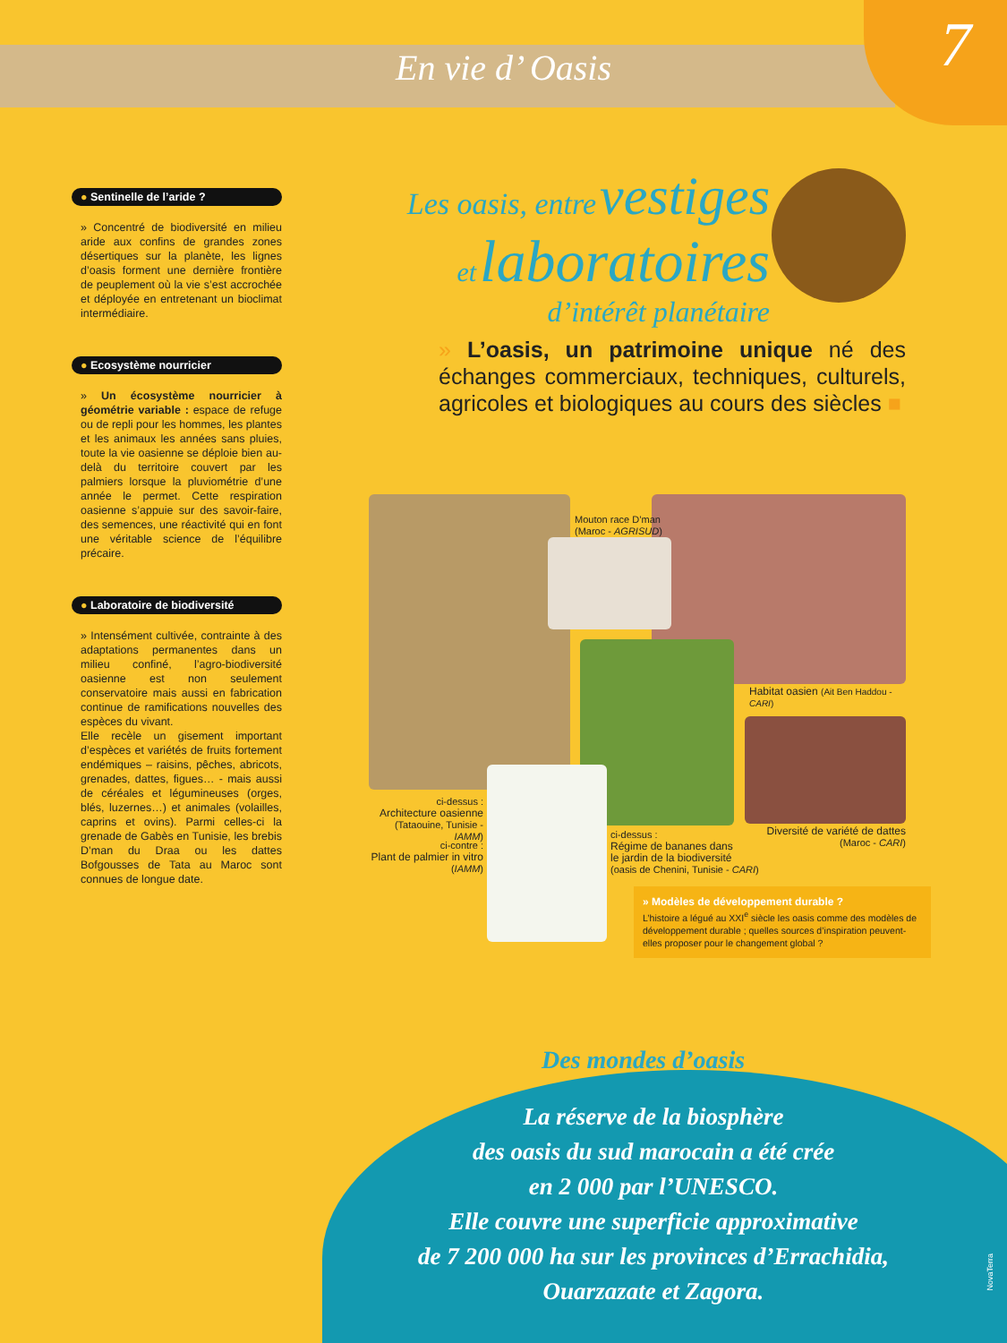En vie d’ Oasis
7
● Sentinelle de l’aride ?
» Concentré de biodiversité en milieu aride aux confins de grandes zones désertiques sur la planète, les lignes d’oasis forment une dernière frontière de peuplement où la vie s’est accrochée et déployée en entretenant un bioclimat intermédiaire.
● Ecosystème nourricier
» Un écosystème nourricier à géométrie variable : espace de refuge ou de repli pour les hommes, les plantes et les animaux les années sans pluies, toute la vie oasienne se déploie bien au-delà du territoire couvert par les palmiers lorsque la pluviométrie d’une année le permet. Cette respiration oasienne s’appuie sur des savoir-faire, des semences, une réactivité qui en font une véritable science de l’équilibre précaire.
● Laboratoire de biodiversité
» Intensément cultivée, contrainte à des adaptations permanentes dans un milieu confiné, l’agro-biodiversité oasienne est non seulement conservatoire mais aussi en fabrication continue de ramifications nouvelles des espèces du vivant.
Elle recèle un gisement important d’espèces et variétés de fruits fortement endémiques – raisins, pêches, abricots, grenades, dattes, figues… - mais aussi de céréales et légumineuses (orges, blés, luzernes…) et animales (volailles, caprins et ovins). Parmi celles-ci la grenade de Gabès en Tunisie, les brebis D’man du Draa ou les dattes Bofgousses de Tata au Maroc sont connues de longue date.
Les oasis, entre vestiges
et laboratoires
d’intérêt planétaire
» L’oasis, un patrimoine unique né des échanges commerciaux, techniques, culturels, agricoles et biologiques au cours des siècles ■
Mouton race D’man
(Maroc - AGRISUD)
Habitat oasien (Ait Ben Haddou - CARI)
ci-dessus :
Architecture oasienne
(Tataouine, Tunisie - IAMM)
ci-contre :
Plant de palmier in vitro
(IAMM)
ci-dessus :
Régime de bananes dans
le jardin de la biodiversité
(oasis de Chenini, Tunisie - CARI)
Diversité de variété de dattes
(Maroc - CARI)
» Modèles de développement durable ?
L’histoire a légué au XXI<sup>e</sup> siècle les oasis comme des modèles de développement durable ; quelles sources d’inspiration peuvent-elles proposer pour le changement global ?
Des mondes d’oasis
La réserve de la biosphère
des oasis du sud marocain a été crée
en 2 000 par l’UNESCO.
Elle couvre une superficie approximative
de 7 200 000 ha sur les provinces d’Errachidia,
Ouarzazate et Zagora.
NovaTerra